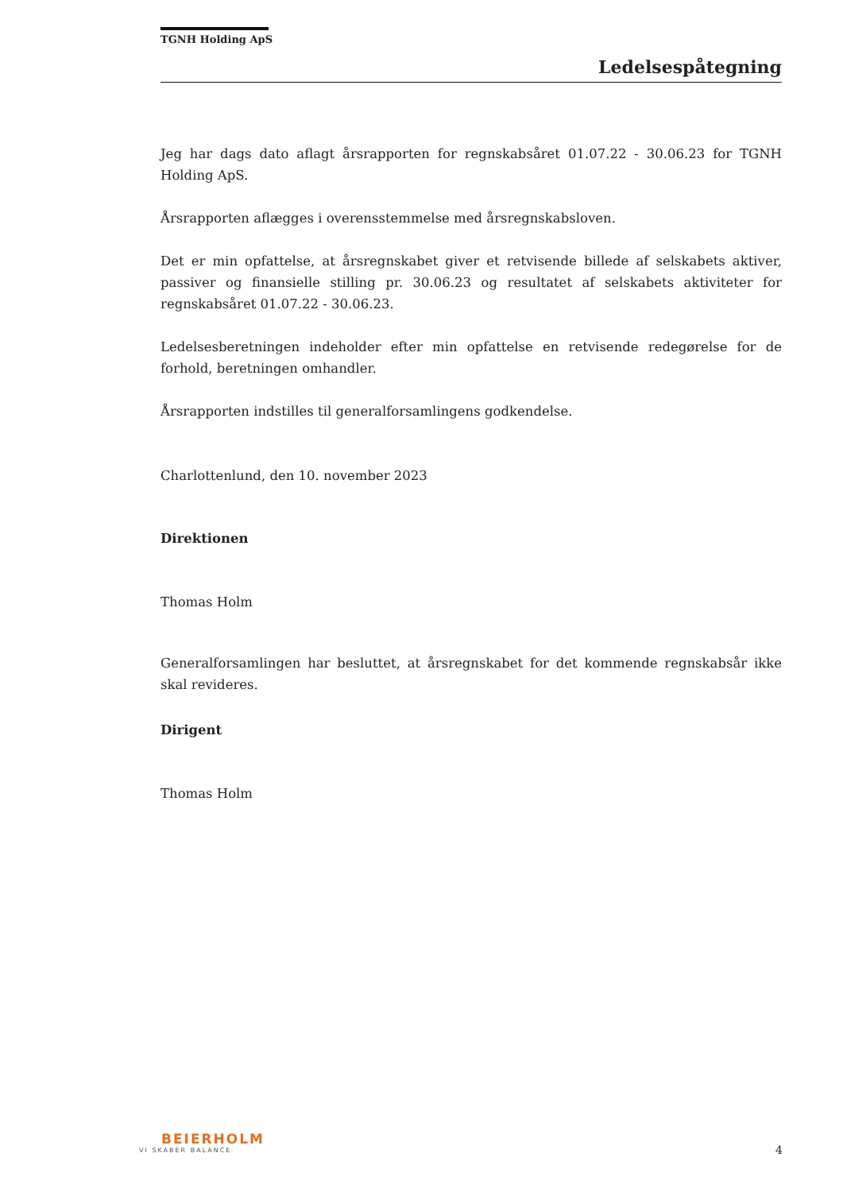TGNH Holding ApS
Ledelsespåtegning
Jeg har dags dato aflagt årsrapporten for regnskabsåret 01.07.22 - 30.06.23 for TGNH Holding ApS.
Årsrapporten aflægges i overensstemmelse med årsregnskabsloven.
Det er min opfattelse, at årsregnskabet giver et retvisende billede af selskabets aktiver, passiver og finansielle stilling pr. 30.06.23 og resultatet af selskabets aktiviteter for regnskabsåret 01.07.22 - 30.06.23.
Ledelsesberetningen indeholder efter min opfattelse en retvisende redegørelse for de forhold, beretningen omhandler.
Årsrapporten indstilles til generalforsamlingens godkendelse.
Charlottenlund, den 10. november 2023
Direktionen
Thomas Holm
Generalforsamlingen har besluttet, at årsregnskabet for det kommende regnskabsår ikke skal revideres.
Dirigent
Thomas Holm
BEIERHOLM
VI SKABER BALANCE
4